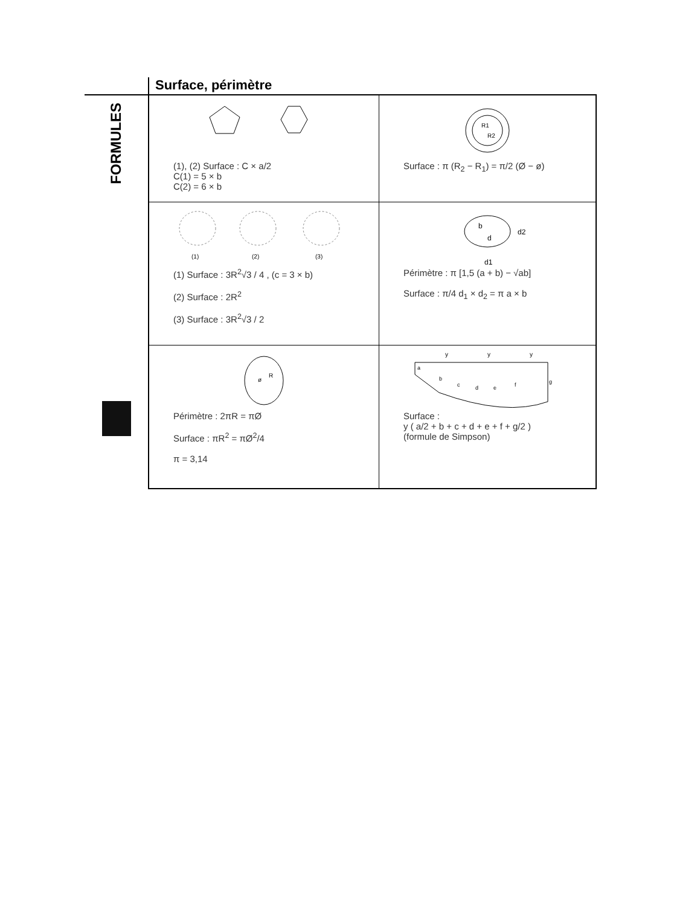Surface, périmètre
FORMULES
| (1), (2) Surface : C × a/2 C(1) = 5 × b C(2) = 6 × b | R1 R2 Surface : π (R<sub>2</sub> − R<sub>1</sub>) = π/2 (Ø − ø) |
| (1) (2) (3) (1) Surface : 3R<sup>2</sup>√3 / 4 , (c = 3 × b) (2) Surface : 2R<sup>2</sup> (3) Surface : 3R<sup>2</sup>√3 / 2 | b d d2 d1 Périmètre : π [1,5 (a + b) − √ab] Surface : π/4 d<sub>1</sub> × d<sub>2</sub> = π a × b |
| ø R Périmètre : 2πR = πØ Surface : πR<sup>2</sup> = πØ<sup>2</sup>/4 π = 3,14 | y y y a b c d e f g Surface : y ( a/2 + b + c + d + e + f + g/2 ) (formule de Simpson) |